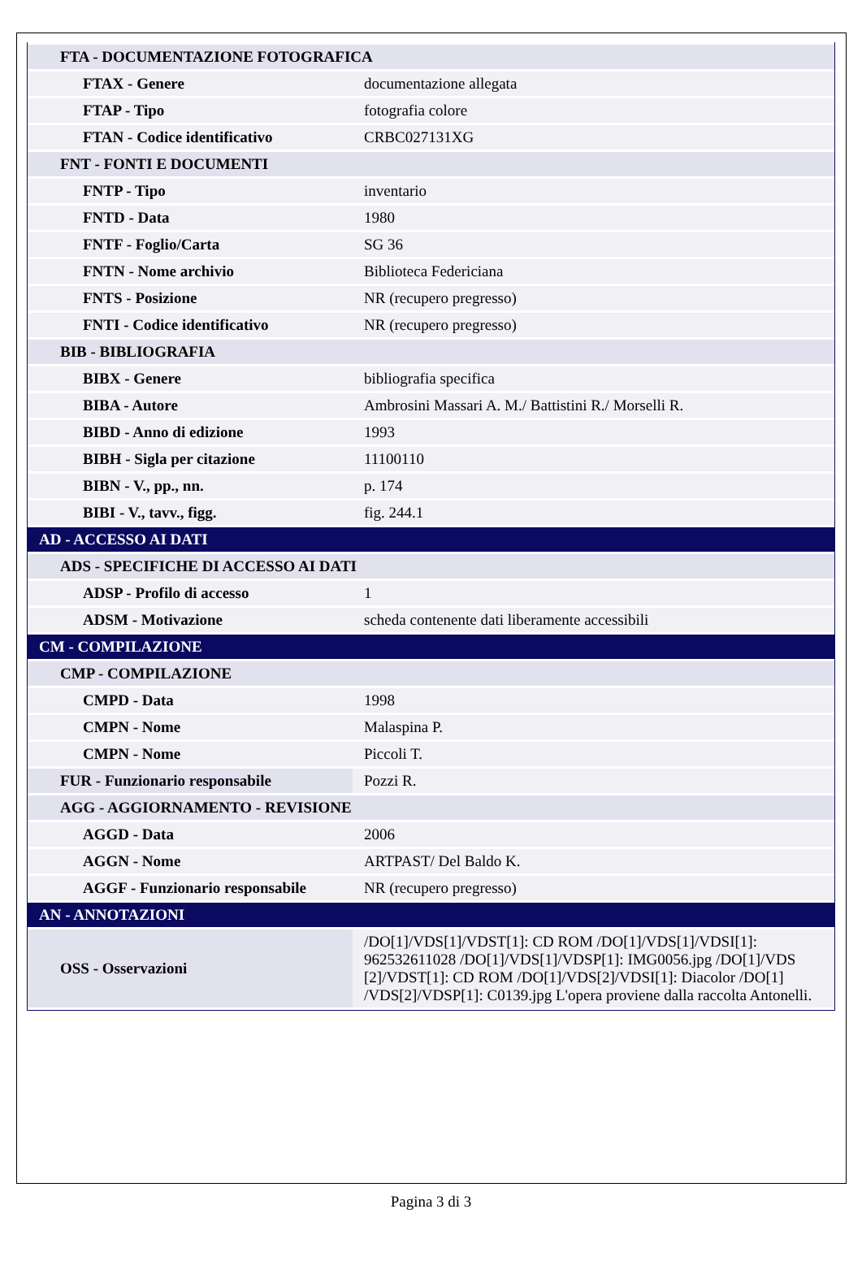| FTA - DOCUMENTAZIONE FOTOGRAFICA | |
| FTAX - Genere | documentazione allegata |
| FTAP - Tipo | fotografia colore |
| FTAN - Codice identificativo | CRBC027131XG |
| FNT - FONTI E DOCUMENTI | |
| FNTP - Tipo | inventario |
| FNTD - Data | 1980 |
| FNTF - Foglio/Carta | SG 36 |
| FNTN - Nome archivio | Biblioteca Federiciana |
| FNTS - Posizione | NR (recupero pregresso) |
| FNTI - Codice identificativo | NR (recupero pregresso) |
| BIB - BIBLIOGRAFIA | |
| BIBX - Genere | bibliografia specifica |
| BIBA - Autore | Ambrosini Massari A. M./ Battistini R./ Morselli R. |
| BIBD - Anno di edizione | 1993 |
| BIBH - Sigla per citazione | 11100110 |
| BIBN - V., pp., nn. | p. 174 |
| BIBI - V., tavv., figg. | fig. 244.1 |
| AD - ACCESSO AI DATI | |
| ADS - SPECIFICHE DI ACCESSO AI DATI | |
| ADSP - Profilo di accesso | 1 |
| ADSM - Motivazione | scheda contenente dati liberamente accessibili |
| CM - COMPILAZIONE | |
| CMP - COMPILAZIONE | |
| CMPD - Data | 1998 |
| CMPN - Nome | Malaspina P. |
| CMPN - Nome | Piccoli T. |
| FUR - Funzionario responsabile | Pozzi R. |
| AGG - AGGIORNAMENTO - REVISIONE | |
| AGGD - Data | 2006 |
| AGGN - Nome | ARTPAST/ Del Baldo K. |
| AGGF - Funzionario responsabile | NR (recupero pregresso) |
| AN - ANNOTAZIONI | |
| OSS - Osservazioni | /DO[1]/VDS[1]/VDST[1]: CD ROM /DO[1]/VDS[1]/VDSI[1]: 962532611028 /DO[1]/VDS[1]/VDSP[1]: IMG0056.jpg /DO[1]/VDS [2]/VDST[1]: CD ROM /DO[1]/VDS[2]/VDSI[1]: Diacolor /DO[1] /VDS[2]/VDSP[1]: C0139.jpg L'opera proviene dalla raccolta Antonelli. |
Pagina 3 di 3